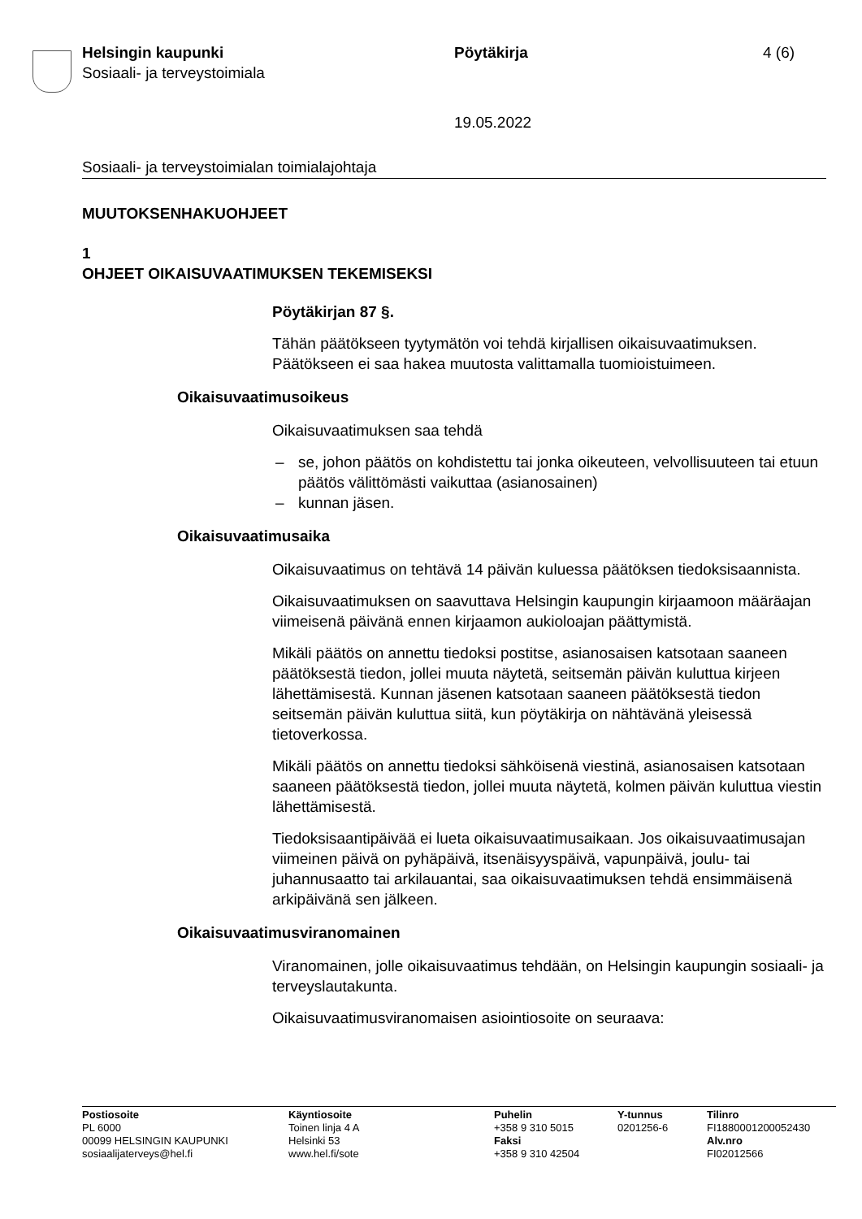Helsingin kaupunki
Sosiaali- ja terveystoimiala
Pöytäkirja 4 (6)
19.05.2022
Sosiaali- ja terveystoimialan toimialajohtaja
MUUTOKSENHAKUOHJEET
1
OHJEET OIKAISUVAATIMUKSEN TEKEMISEKSI
Pöytäkirjan 87 §.
Tähän päätökseen tyytymätön voi tehdä kirjallisen oikaisuvaatimuksen. Päätökseen ei saa hakea muutosta valittamalla tuomioistuimeen.
Oikaisuvaatimusoikeus
Oikaisuvaatimuksen saa tehdä
– se, johon päätös on kohdistettu tai jonka oikeuteen, velvollisuuteen tai etuun päätös välittömästi vaikuttaa (asianosainen)
– kunnan jäsen.
Oikaisuvaatimusaika
Oikaisuvaatimus on tehtävä 14 päivän kuluessa päätöksen tiedoksisaannista.
Oikaisuvaatimuksen on saavuttava Helsingin kaupungin kirjaamoon määräajan viimeisenä päivänä ennen kirjaamon aukioloajan päättymistä.
Mikäli päätös on annettu tiedoksi postitse, asianosaisen katsotaan saaneen päätöksestä tiedon, jollei muuta näytetä, seitsemän päivän kuluttua kirjeen lähettämisestä. Kunnan jäsenen katsotaan saaneen päätöksestä tiedon seitsemän päivän kuluttua siitä, kun pöytäkirja on nähtävänä yleisessä tietoverkossa.
Mikäli päätös on annettu tiedoksi sähköisenä viestinä, asianosaisen katsotaan saaneen päätöksestä tiedon, jollei muuta näytetä, kolmen päivän kuluttua viestin lähettämisestä.
Tiedoksisaantipäivää ei lueta oikaisuvaatimusaikaan. Jos oikaisuvaatimusajan viimeinen päivä on pyhäpäivä, itsenäisyyspäivä, vapunpäivä, joulu- tai juhannusaatto tai arkilauantai, saa oikaisuvaatimuksen tehdä ensimmäisenä arkipäivänä sen jälkeen.
Oikaisuvaatimusviranomainen
Viranomainen, jolle oikaisuvaatimus tehdään, on Helsingin kaupungin sosiaali- ja terveyslautakunta.
Oikaisuvaatimusviranomaisen asiointiosoite on seuraava:
Postiosoite
PL 6000
00099 HELSINGIN KAUPUNKI
sosiaalijaterveys@hel.fi
Käyntiosoite
Toinen linja 4 A
Helsinki 53
www.hel.fi/sote
Puhelin
+358 9 310 5015
Faksi
+358 9 310 42504
Y-tunnus
0201256-6
Tilinro
FI1880001200052430
Alv.nro
FI02012566